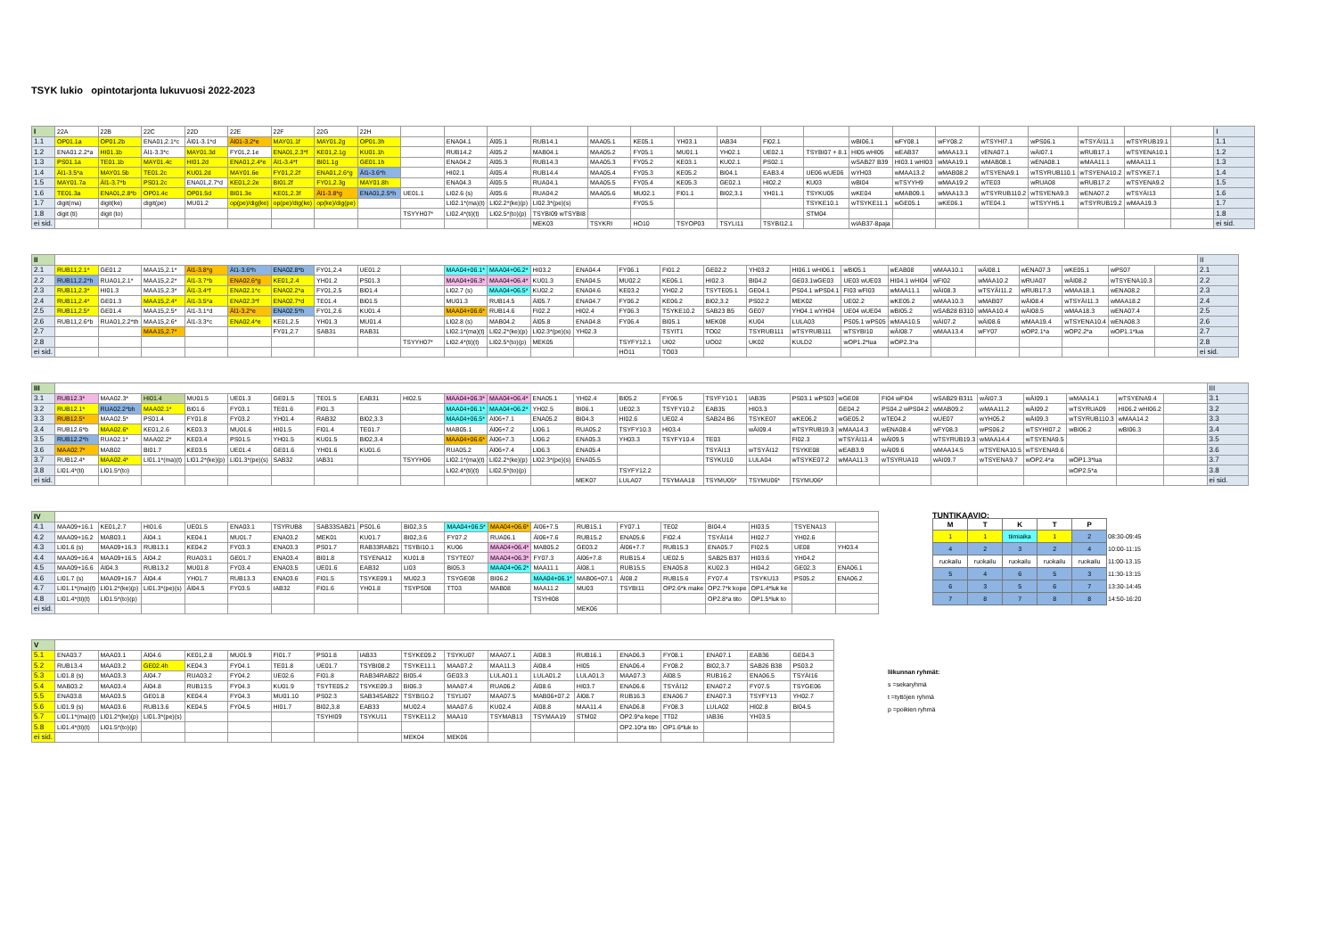TSYK lukio opintotarjonta lukuvuosi 2022-2023
| I | 22A | 22B | 22C | 22D | 22E | 22F | 22G | 22H | | | | | | | | | | | | | | | | | | | I |
| 1.1 | OP01.1a | OP01.2b | ENA01,2.1*c | Äl01-3.1*d | Äl01-3.2*e | MAY01.1f | MAY01.2g | OP01.3h | | ENA04.1 | Äl05.1 | RUB14.1 | MAA05.1 | KE05.1 | YH03.1 | IAB34 | FI02.1 | | wBI06.1 | wFY08.1 | wFY08.2 | wTSYHI7.1 | wPS06.1 | wTSYÄI11.1 | wTSYRUB19.1 | | 1.1 |
| 1.2 | ENA01.2.2*a | HI01.1b | Äl1-3.3*c | MAY01.3d | FY01,2.1e | ENA01,2.3*f | KE01,2.1g | KU01.1h | | RUB14.2 | Äl05.2 | MAB04.1 | MAA05.2 | FY05.1 | MU01.1 | YH02.1 | UE02.1 | TSYBI07 + 8.1 | HI05 wHI05 | wEAB37 | wMAA13.1 | vENA07.1 | wÄI07.1 | wRUB17.1 | wTSYENA10.1 | | 1.2 |
| 1.3 | PS01.1a | TE01.1b | MAY01.4c | HI01.2d | ENA01,2.4*e | Äl1-3.4*f | BI01.1g | GE01.1h | | ENA04.2 | Äl05.3 | RUB14.3 | MAA05.3 | FY05.2 | KE03.1 | KU02.1 | PS02.1 | | wSAB27 B39 | HI03.1 wHI03 | wMAA19.1 | wMAB08.1 | wENA08.1 | wMAA11.1 | wMAA11.1 | | 1.3 |
| 1.4 | Äl1-3.5*a | MAY01.5b | TE01.2c | KU01.2d | MAY01.6e | FY01,2.2f | ENA01,2.6*g | Äl1-3.6*h | | HI02.1 | Äl05.4 | RUB14.4 | MAA05.4 | FY05.3 | KE05.2 | BI04.1 | EAB3.4 | UE06 wUE06 | wYH03 | wMAA13.2 | wMAB08.2 | wTSYENA9.1 | wTSYRUB110.1 | wTSYENA10.2 | wTSYKE7.1 | | 1.4 |
| 1.5 | MAY01.7a | Äl1-3.7*b | PS01.2c | ENA01,2.7*d | KE01,2.2e | BI01.2f | FY01,2.3g | MAY01.8h | | ENA04.3 | Äl05.5 | RUA04.1 | MAA05.5 | FY05.4 | KE05.3 | GE02.1 | HI02.2 | KU03 | wBI04 | wTSYYH9 | wMAA19.2 | wTE03 | wRUA08 | wRUB17.2 | wTSYENA9.2 | | 1.5 |
| 1.6 | TE01.3a | ENA01,2.8*b | OP01.4c | OP01.5d | BI01.3e | KE01,2.3f | Äl1-3.8*g | ENA01,2.5*h | UE01.1 | LI02.6 (s) | Äl05.6 | RUA04.2 | MAA05.6 | MU02.1 | FI01.1 | BI02,3.1 | YH01.1 | TSYKU05 | wKE04 | wMAB09.1 | wMAA13.3 | wTSYRUB110.2 | wTSYENA9.3 | wENA07.2 | wTSYÄI13 | | 1.6 |
| 1.7 | digit(ma) | digit(ke) | digit(pe) | MU01.2 | op(pe)/dig(ke) | op(pe)/dig(ke) | op(ke)/dig(pe) | | | LI02.1*(ma)(t) | LI02.2*(ke)(p) | LI02.3*(pe)(s) | | FY05.5 | | | | TSYKE10.1 | wTSYKE11.1 | wGE05.1 | wKE06.1 | wTE04.1 | wTSYYH5.1 | wTSYRUB19.2 | wMAA19.3 | | 1.7 |
| 1.8 | digit (ti) | digit (to) | | | | | | | TSYYH07* | LI02.4*(ti)(t) | LI02.5*(to)(p) | TSYBI09 wTSYBI8 | | | | | | STM04 | | | | | | | | | 1.8 |
| ei sid. | | | | | | | | | | | | MEK03 | TSYKRI | HO10 | TSYOP03 | TSYLI11 | TSYBI12.1 | | wIAB37-8paja | | | | | | | | ei sid. |
| II | | | | | | | | | | | | | | | | | | | | | | | | | | | II |
| 2.1 | RUB11,2.1* | GE01.2 | MAA15,2.1* | Äl1-3.8*g | Äl1-3.6*h | ENA02.8*b | FY01,2.4 | UE01.2 | | MAA04+06.1* | MAA04+06.2* | HI03.2 | ENA04.4 | FY06.1 | FI01.2 | GE02.2 | YH03.2 | HI06.1 wHI06.1 | wBI05.1 | wEAB08 | wMAA10.1 | wÄI08.1 | wENA07.3 | wKE05.1 | wPS07 | | 2.1 |
| 2.2 | RUB11,2.2*h | RUA01,2.1* | MAA15,2.2* | Äl1-3.7*b | ENA02.6*g | KE01,2.4 | YH01.2 | PS01.3 | | MAA04+06.3* | MAA04+06.4* | KU01.3 | ENA04.5 | MU02.2 | KE06.1 | HI02.3 | BI04.2 | GE03.1wGE03 | UE03 wUE03 | HI04.1 wHI04 | wFI02 | wMAA10.2 | wRUA07 | wÄI08.2 | wTSYENA10.3 | | 2.2 |
| 2.3 | RUB11,2.3* | HI01.3 | MAA15,2.3* | Äl1-3.4*f | ENA02.1*c | ENA02.2*a | FY01,2.5 | BI01.4 | | LI02.7 (s) | MAA04+06.5* | KU02.2 | ENA04.6 | KE03.2 | YH02.2 | TSYTE05.1 | GE04.1 | PS04.1 wPS04.1 | FI03 wFI03 | wMAA11.1 | wÄI08.3 | wTSYÄI11.2 | wRUB17.3 | wMAA18.1 | wENA08.2 | | 2.3 |
| 2.4 | RUB11,2.4* | GE01.3 | MAA15,2.4* | Äl1-3.5*a | ENA02.3*f | ENA02.7*d | TE01.4 | BI01.5 | | MU01.3 | RUB14.5 | Äl05.7 | ENA04.7 | FY06.2 | KE06.2 | BI02,3.2 | PS02.2 | MEK02 | UE02.2 | wKE05.2 | wMAA10.3 | wMAB07 | wÄI08.4 | wTSYÄI11.3 | wMAA18.2 | | 2.4 |
| 2.5 | RUB11,2.5* | GE01.4 | MAA15,2.5* | Äl1-3.1*d | Äl1-3.2*e | ENA02.5*h | FY01,2.6 | KU01.4 | | MAA04+06.6* | RUB14.6 | FI02.2 | HI02.4 | FY06.3 | TSYKE10.2 | SAB23 B5 | GE07 | YH04.1 wYH04 | UE04 wUE04 | wBI05.2 | wSAB28 B310 | wMAA10.4 | wÄI08.5 | wMAA18.3 | wENA07.4 | | 2.5 |
| 2.6 | RUB11,2.6*b | RUA01,2.2*th | MAA15,2.6* | Äl1-3.3*c | ENA02.4*e | KE01,2.5 | YH01.3 | MU01.4 | | LI02.8 (s) | MAB04.2 | Äl05.8 | ENA04.8 | FY06.4 | BI05.1 | MEK08 | KU04 | LULA03 | PS05.1 wPS05 | wMAA10.5 | wÄI07.2 | wÄI08.6 | wMAA19.4 | wTSYENA10.4 | wENA08.3 | | 2.6 |
| 2.7 | | | MAA15,2.7* | | | FY01,2.7 | SAB31 | RAB31 | | LI02.1*(ma)(t) | LI02.2*(ke)(p) | LI02.3*(pe)(s) | YH02.3 | | TSYIT1 | TO02 | TSYRUB111 | wTSYRUB111 | wTSYBI10 | wÄI08.7 | wMAA13.4 | wFY07 | wOP2.1*a | wOP2.2*a | wOP1.1*lua | | 2.7 |
| 2.8 | | | | | | | | | TSYYH07* | LI02.4*(ti)(t) | LI02.5*(to)(p) | MEK05 | | TSYFY12.1 | UI02 | UO02 | UK02 | KULD2 | wOP1.2*lua | wOP2.3*a | | | | | | | 2.8 |
| ei sid. | | | | | | | | | | | | | | HO11 | TO03 | | | | | | | | | | | | ei sid. |
| III | | | | | | | | | | | | | | | | | | | | | | | | | | | III |
| 3.1 | RUB12.3* | MAA02.3* | HI01.4 | MU01.5 | UE01.3 | GE01.5 | TE01.5 | EAB31 | HI02.5 | MAA04+06.3* | MAA04+06.4* | ENA05.1 | YH02.4 | BI05.2 | FY06.5 | TSYFY10.1 | IAB35 | PS03.1 wPS03 | wGE08 | FI04 wFI04 | wSAB29 B311 | wÄI07.3 | wÄI09.1 | wMAA14.1 | wTSYENA9.4 | | 3.1 |
| 3.2 | RUB12.1* | RUA02.2*bh | MAA02.1* | BI01.6 | FY03.1 | TE01.6 | FI01.3 | | | MAA04+06.1* | MAA04+06.2* | YH02.5 | BI06.1 | UE02.3 | TSYFY10.2 | EAB35 | HI03.3 | | GE04.2 | PS04.2 wPS04.2 | wMAB09.2 | wMAA11.2 | wÄI09.2 | wTSYRUA09 | HI06.2 wHI06.2 | | 3.2 |
| 3.3 | RUB12.5* | MAA02.5* | PS01.4 | FY01.8 | FY03.2 | YH01.4 | RAB32 | BI02,3.3 | | MAA04+06.5* | Äl06+7.1 | ENA05.2 | BI04.3 | HI02.6 | UE02.4 | SAB24 B6 | TSYKE07 | wKE06.2 | wGE05.2 | wTE04.2 | wUE07 | wYH05.2 | wÄI09.3 | wTSYRUB110.3 | wMAA14.2 | | 3.3 |
| 3.4 | RUB12.6*b | MAA02.6* | KE01,2.6 | KE03.3 | MU01.6 | HI01.5 | FI01.4 | TE01.7 | | MAB05.1 | Äl06+7.2 | LI06.1 | RUA05.2 | TSYFY10.3 | HI03.4 | | wÄI09.4 | wTSYRUB19.3 | wMAA14.3 | wENA08.4 | wFY08.3 | wPS06.2 | wTSYHI07.2 | wBI06.2 | wBI06.3 | | 3.4 |
| 3.5 | RUB12.2*h | RUA02.1* | MAA02.2* | KE03.4 | PS01.5 | YH01.5 | KU01.5 | BI02,3.4 | | MAA04+06.6* | Äl06+7.3 | LI06.2 | ENA05.3 | YH03.3 | TSYFY10.4 | TE03 | | FI02.3 | wTSYÄI11.4 | wÄI09.5 | wTSYRUB19.3 | wMAA14.4 | wTSYENA9.5 | | | | 3.5 |
| 3.6 | MAA02.7* | MAB02 | BI01.7 | KE03.5 | UE01.4 | GE01.6 | YH01.6 | KU01.6 | | RUA05.2 | Äl06+7.4 | LI06.3 | ENA05.4 | | | TSYÄI13 | wTSYÄI12 | TSYKE08 | wEAB3.9 | wÄI09.6 | wMAA14.5 | wTSYENA10.5 | wTSYENA9.6 | | | | 3.6 |
| 3.7 | RUB12.4* | MAA02.4* | LI01.1*(ma)(t) | LI01.2*(ke)(p) | LI01.3*(pe)(s) | SAB32 | IAB31 | | TSYYH06 | LI02.1*(ma)(t) | LI02.2*(ke)(p) | LI02.3*(pe)(s) | ENA05.5 | | | TSYKU10 | LULA04 | wTSYKE07.2 | wMAA11.3 | wTSYRUA10 | wÄI09.7 | wTSYENA9.7 | wOP2.4*a | wOP1.3*lua | | | 3.7 |
| 3.8 | LI01.4*(ti) | LI01.5*(to) | | | | | | | | LI02.4*(ti)(t) | LI02.5*(to)(p) | | | TSYFY12.2 | | | | | | | | | | wOP2.5*a | | | 3.8 |
| ei sid. | | | | | | | | | | | | | MEK07 | LULA07 | TSYMAA18 | TSYMU05* | TSYMU06* | TSYMU06* | | | | | | | | | ei sid. |
| IV | | | | | | | | | | | | | | | | | | | |
| 4.1 | MAA09+16.1 | KE01,2.7 | HI01.6 | UE01.5 | ENA03.1 | TSYRUB8 | SAB33SAB21 | PS01.6 | BI02,3.5 | MAA04+06.5* | MAA04+06.6* | Äl06+7.5 | RUB15.1 | FY07.1 | TE02 | BI04.4 | HI03.5 | TSYENA13 | |
| 4.2 | MAA09+16.2 | MAB03.1 | Äl04.1 | KE04.1 | MU01.7 | ENA03.2 | MEK01 | KU01.7 | BI02,3.6 | FY07.2 | RUA06.1 | Äl06+7.6 | RUB15.2 | ENA05.6 | FI02.4 | TSYÄI14 | HI02.7 | YH02.6 | |
| 4.3 | LI01.6 (s) | MAA09+16.3 | RUB13.1 | KE04.2 | FY03.3 | ENA03.3 | PS01.7 | RAB33RAB21 | TSYBI10.1 | KU06 | MAA04+06.4* | MAB05.2 | GE03.2 | Äl06+7.7 | RUB15.3 | ENA05.7 | FI02.5 | UE08 | YH03.4 |
| 4.4 | MAA09+16.4 | MAA09+16.5 | Äl04.2 | RUA03.1 | GE01.7 | ENA03.4 | BI01.8 | TSYENA12 | KU01.8 | TSYTE07 | MAA04+06.3* | FY07.3 | Äl06+7.8 | RUB15.4 | UE02.5 | SAB25 B37 | HI03.6 | YH04.2 | |
| 4.5 | MAA09+16.6 | Äl04.3 | RUB13.2 | MU01.8 | FY03.4 | ENA03.5 | UE01.6 | EAB32 | LI03 | BI05.3 | MAA04+06.2* | MAA11.1 | Äl08.1 | RUB15.5 | ENA05.8 | KU02.3 | HI04.2 | GE02.3 | ENA06.1 |
| 4.6 | LI01.7 (s) | MAA09+16.7 | Äl04.4 | YH01.7 | RUB13.3 | ENA03.6 | FI01.5 | TSYKE09.1 | MU02.3 | TSYGE08 | BI06.2 | MAA04+06.1* | MAB06+07.1 | Äl08.2 | RUB15.6 | FY07.4 | TSYKU13 | PS05.2 | ENA06.2 |
| 4.7 | LI01.1*(ma)(t) | LI01.2*(ke)(p) | LI01.3*(pe)(s) | Äl04.5 | FY03.5 | IAB32 | FI01.6 | YH01.8 | TSYPS08 | TT03 | MAB08 | MAA11.2 | MU03 | TSYBI11 | OP2.6*k make | OP2.7*k kope | OP1.4*luk ke | | |
| 4.8 | LI01.4*(ti)(t) | LI01.5*(to)(p) | | | | | | | | | | TSYHI08 | | | | OP2.8*a tito | OP1.5*luk to | | |
| ei sid. | | | | | | | | | | | | | MEK06 | | | | | | |
TUNTIKAAVIO:
| M | T | K | T | P | |
| 1 | 1 | tiimiaika | 1 | 2 | 08:30-09:45 |
| 4 | 2 | 3 | 2 | 4 | 10:00-11:15 |
| ruokailu | ruokailu | ruokailu | ruokailu | ruokailu | 11:00-13.15 |
| 5 | 4 | 6 | 5 | 3 | 11:30-13:15 |
| 6 | 3 | 5 | 6 | 7 | 13:30-14:45 |
| 7 | 8 | 7 | 8 | 8 | 14:50-16:20 |
| V | | | | | | | | | | | | | | | | | | |
| 5.1 | ENA03.7 | MAA03.1 | Äl04.6 | KE01,2.8 | MU01.9 | FI01.7 | PS01.8 | IAB33 | TSYKE09.2 | TSYKU07 | MAA07.1 | Äl08.3 | RUB16.1 | ENA06.3 | FY08.1 | ENA07.1 | EAB36 | GE04.3 |
| 5.2 | RUB13.4 | MAA03.2 | GE02.4h | KE04.3 | FY04.1 | TE01.8 | UE01.7 | TSYBI08.2 | TSYKE11.1 | MAA07.2 | MAA11.3 | Äl08.4 | HI05 | ENA06.4 | FY08.2 | BI02,3.7 | SAB26 B38 | PS03.2 |
| 5.3 | LI01.8 (s) | MAA03.3 | Äl04.7 | RUA03.2 | FY04.2 | UE02.6 | FI01.8 | RAB34RAB22 | BI05.4 | GE03.3 | LULA01.1 | LULA01.2 | LULA01.3 | MAA07.3 | Äl08.5 | RUB16.2 | ENA06.5 | TSYÄI16 |
| 5.4 | MAB03.2 | MAA03.4 | Äl04.8 | RUB13.5 | FY04.3 | KU01.9 | TSYTE05.2 | TSYKE09.3 | BI06.3 | MAA07.4 | RUA06.2 | Äl08.6 | HI03.7 | ENA06.6 | TSYÄI12 | ENA07.2 | FY07.5 | TSYGE06 |
| 5.5 | ENA03.8 | MAA03.5 | GE01.8 | KE04.4 | FY04.3 | MU01.10 | PS02.3 | SAB34SAB22 | TSYBI10.2 | TSYLI07 | MAA07.5 | MAB06+07.2 | Äl08.7 | RUB16.3 | ENA06.7 | ENA07.3 | TSYFY13 | YH02.7 |
| 5.6 | LI01.9 (s) | MAA03.6 | RUB13.6 | KE04.5 | FY04.5 | HI01.7 | BI02,3.8 | EAB33 | MU02.4 | MAA07.6 | KU02.4 | Äl08.8 | MAA11.4 | ENA06.8 | FY08.3 | LULA02 | HI02.8 | BI04.5 |
| 5.7 | LI01.1*(ma)(t) | LI01.2*(ke)(p) | LI01.3*(pe)(s) | | | | TSYHI09 | TSYKU11 | TSYKE11.2 | MAA10 | TSYMAB13 | TSYMAA19 | STM02 | OP2.9*a kepe | TT02 | IAB36 | YH03.5 | |
| 5.8 | LI01.4*(ti)(t) | LI01.5*(to)(p) | | | | | | | | | | | | OP2.10*a tito | OP1.6*luk to | | | |
| ei sid. | | | | | | | | | MEK04 | MEK06 | | | | | | | | |
liikunnan ryhmät:
s =sekaryhmä
t =tyttöjen ryhmä
p =poikien ryhmä